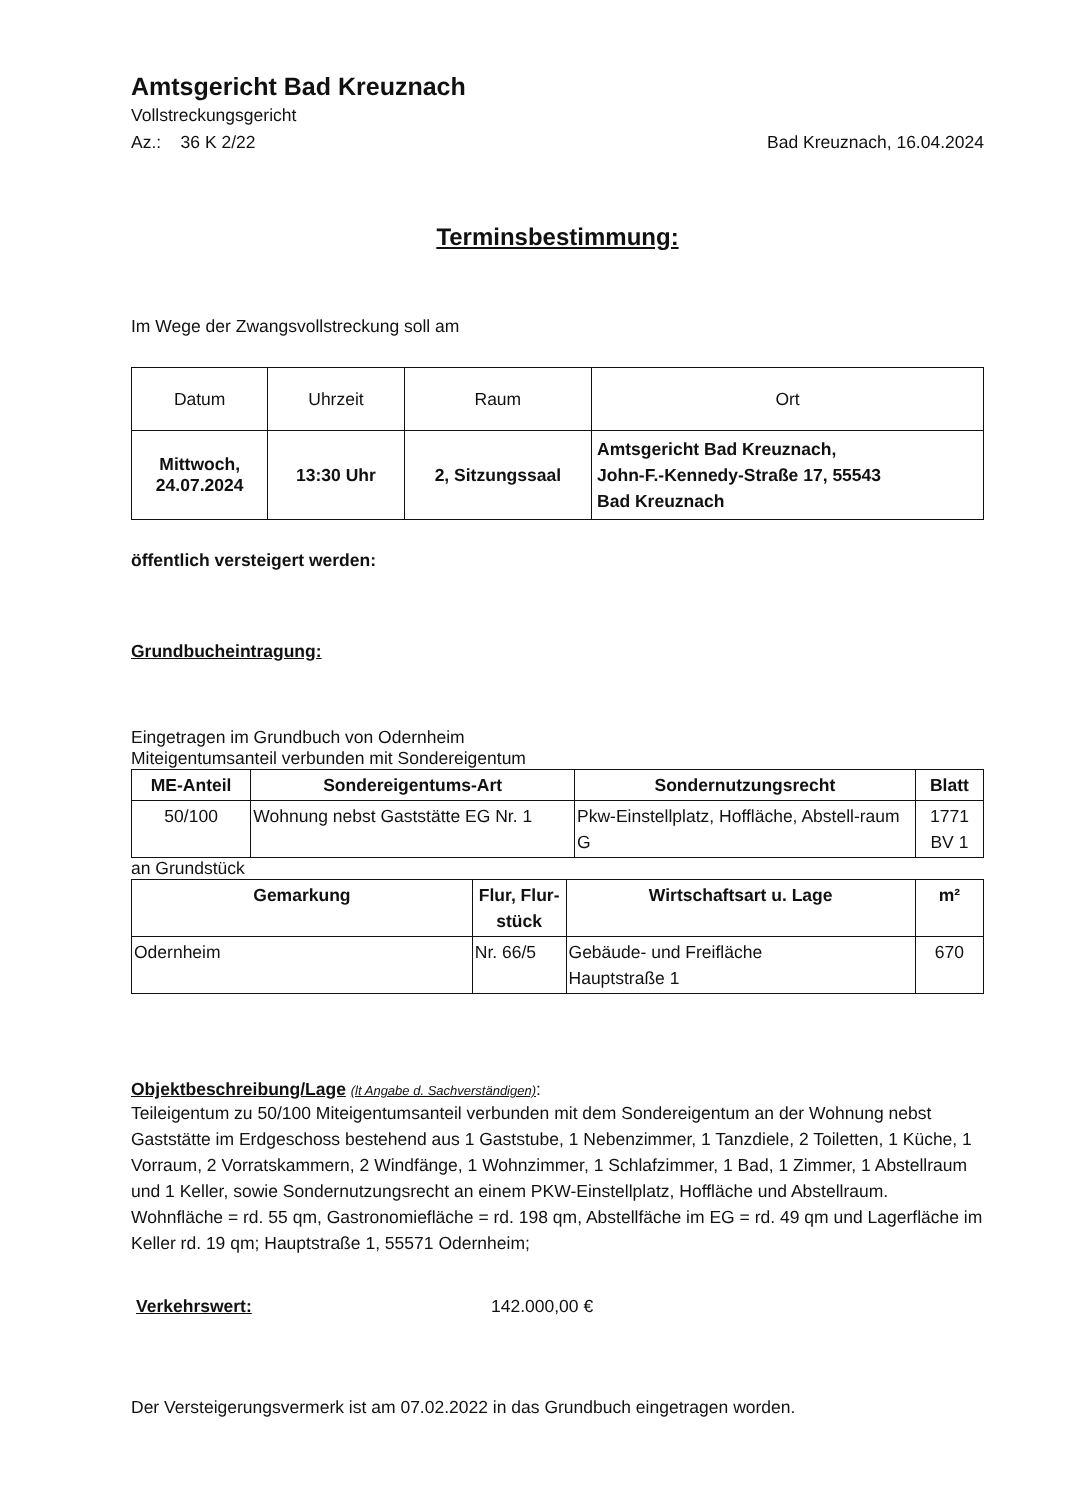Amtsgericht Bad Kreuznach
Vollstreckungsgericht
Az.: 36 K 2/22 Bad Kreuznach, 16.04.2024
Terminsbestimmung:
Im Wege der Zwangsvollstreckung soll am
| Datum | Uhrzeit | Raum | Ort |
| --- | --- | --- | --- |
| Mittwoch, 24.07.2024 | 13:30 Uhr | 2, Sitzungssaal | Amtsgericht Bad Kreuznach, John-F.-Kennedy-Straße 17, 55543 Bad Kreuznach |
öffentlich versteigert werden:
Grundbucheintragung:
Eingetragen im Grundbuch von Odernheim
Miteigentumsanteil verbunden mit Sondereigentum
| ME-Anteil | Sondereigentums-Art | Sondernutzungsrecht | Blatt |
| --- | --- | --- | --- |
| 50/100 | Wohnung nebst Gaststätte EG Nr. 1 | Pkw-Einstellplatz, Hoffläche, Abstell-raum G | 1771 BV 1 |
an Grundstück
| Gemarkung | Flur, Flur-stück | Wirtschaftsart u. Lage | m² |
| --- | --- | --- | --- |
| Odernheim | Nr. 66/5 | Gebäude- und Freifläche Hauptstraße 1 | 670 |
Objektbeschreibung/Lage (lt Angabe d. Sachverständigen):
Teileigentum zu 50/100 Miteigentumsanteil verbunden mit dem Sondereigentum an der Wohnung nebst Gaststätte im Erdgeschoss bestehend aus 1 Gaststube, 1 Nebenzimmer, 1 Tanzdiele, 2 Toiletten, 1 Küche, 1 Vorraum, 2 Vorratskammern, 2 Windfänge, 1 Wohnzimmer, 1 Schlafzimmer, 1 Bad, 1 Zimmer, 1 Abstellraum und 1 Keller, sowie Sondernutzungsrecht an einem PKW-Einstellplatz, Hoffläche und Abstellraum. Wohnfläche = rd. 55 qm, Gastronomiefläche = rd. 198 qm, Abstellfäche im EG = rd. 49 qm und Lagerfläche im Keller rd. 19 qm; Hauptstraße 1, 55571 Odernheim;
Verkehrswert: 142.000,00 €
Der Versteigerungsvermerk ist am 07.02.2022 in das Grundbuch eingetragen worden.